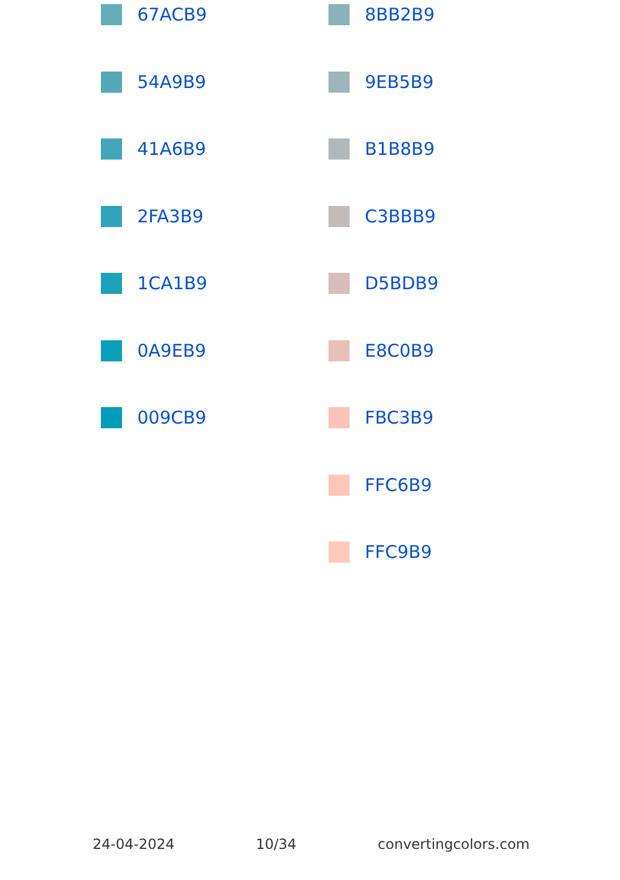67ACB9
54A9B9
41A6B9
2FA3B9
1CA1B9
0A9EB9
009CB9
8BB2B9
9EB5B9
B1B8B9
C3BBB9
D5BDB9
E8C0B9
FBC3B9
FFC6B9
FFC9B9
24-04-2024 10/34 convertingcolors.com